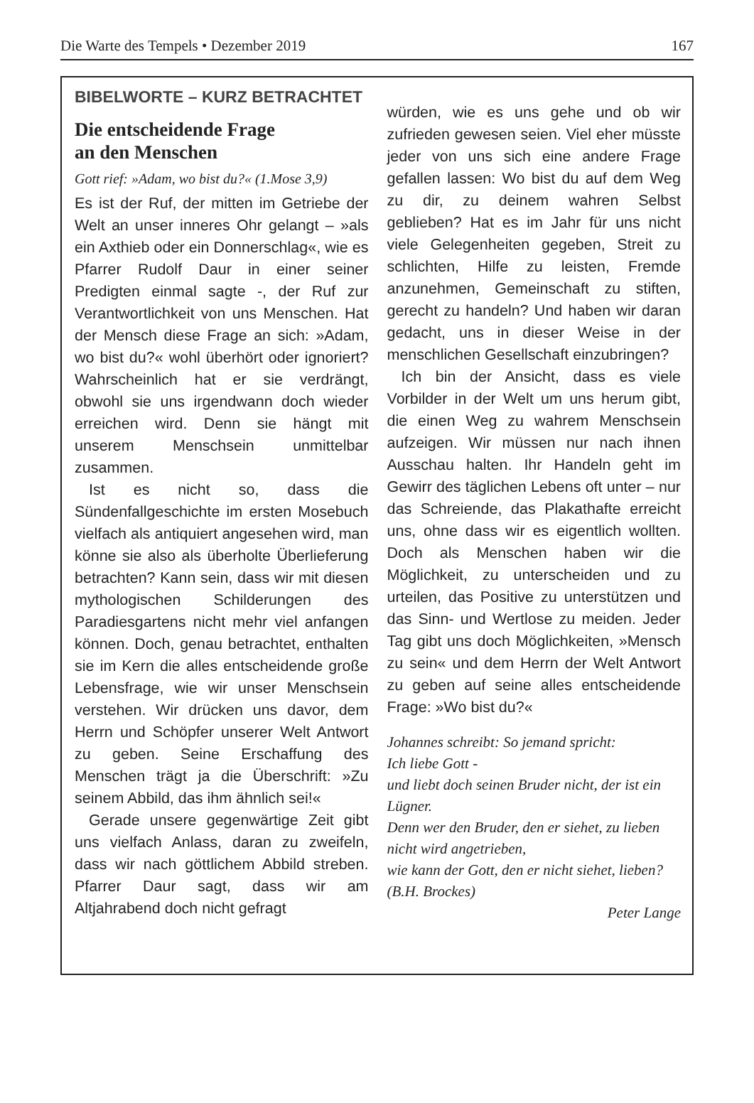Die Warte des Tempels • Dezember 2019 167
BIBELWORTE – KURZ BETRACHTET
Die entscheidende Frage
an den Menschen
Gott rief: »Adam, wo bist du?« (1.Mose 3,9)
Es ist der Ruf, der mitten im Getriebe der Welt an unser inneres Ohr gelangt – »als ein Axthieb oder ein Donnerschlag«, wie es Pfarrer Rudolf Daur in einer seiner Predigten einmal sagte -, der Ruf zur Verantwortlichkeit von uns Menschen. Hat der Mensch diese Frage an sich: »Adam, wo bist du?« wohl überhört oder ignoriert? Wahrscheinlich hat er sie verdrängt, obwohl sie uns irgendwann doch wieder erreichen wird. Denn sie hängt mit unserem Menschsein unmittelbar zusammen.
Ist es nicht so, dass die Sündenfallgeschichte im ersten Mosebuch vielfach als antiquiert angesehen wird, man könne sie also als überholte Überlieferung betrachten? Kann sein, dass wir mit diesen mythologischen Schilderungen des Paradiesgartens nicht mehr viel anfangen können. Doch, genau betrachtet, enthalten sie im Kern die alles entscheidende große Lebensfrage, wie wir unser Menschsein verstehen. Wir drücken uns davor, dem Herrn und Schöpfer unserer Welt Antwort zu geben. Seine Erschaffung des Menschen trägt ja die Überschrift: »Zu seinem Abbild, das ihm ähnlich sei!«
Gerade unsere gegenwärtige Zeit gibt uns vielfach Anlass, daran zu zweifeln, dass wir nach göttlichem Abbild streben. Pfarrer Daur sagt, dass wir am Altjahrabend doch nicht gefragt
würden, wie es uns gehe und ob wir zufrieden gewesen seien. Viel eher müsste jeder von uns sich eine andere Frage gefallen lassen: Wo bist du auf dem Weg zu dir, zu deinem wahren Selbst geblieben? Hat es im Jahr für uns nicht viele Gelegenheiten gegeben, Streit zu schlichten, Hilfe zu leisten, Fremde anzunehmen, Gemeinschaft zu stiften, gerecht zu handeln? Und haben wir daran gedacht, uns in dieser Weise in der menschlichen Gesellschaft einzubringen?
Ich bin der Ansicht, dass es viele Vorbilder in der Welt um uns herum gibt, die einen Weg zu wahrem Menschsein aufzeigen. Wir müssen nur nach ihnen Ausschau halten. Ihr Handeln geht im Gewirr des täglichen Lebens oft unter – nur das Schreiende, das Plakathafte erreicht uns, ohne dass wir es eigentlich wollten. Doch als Menschen haben wir die Möglichkeit, zu unterscheiden und zu urteilen, das Positive zu unterstützen und das Sinn- und Wertlose zu meiden. Jeder Tag gibt uns doch Möglichkeiten, »Mensch zu sein« und dem Herrn der Welt Antwort zu geben auf seine alles entscheidende Frage: »Wo bist du?«
Johannes schreibt: So jemand spricht:
Ich liebe Gott -
und liebt doch seinen Bruder nicht, der ist ein Lügner.
Denn wer den Bruder, den er siehet, zu lieben nicht wird angetrieben,
wie kann der Gott, den er nicht siehet, lieben? (B.H. Brockes)
Peter Lange